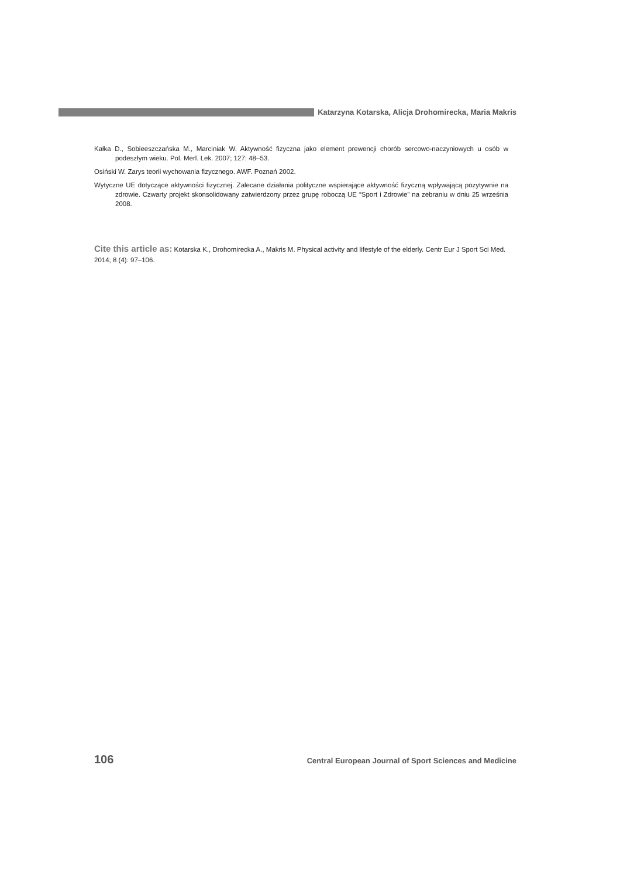Katarzyna Kotarska, Alicja Drohomirecka, Maria Makris
Kałka D., Sobieeszczańska M., Marciniak W. Aktywność fizyczna jako element prewencji chorób sercowo-naczyniowych u osób w podeszłym wieku. Pol. Merl. Lek. 2007; 127: 48–53.
Osiński W. Zarys teorii wychowania fizycznego. AWF. Poznań 2002.
Wytyczne UE dotyczące aktywności fizycznej. Zalecane działania polityczne wspierające aktywność fizyczną wpływającą pozytywnie na zdrowie. Czwarty projekt skonsolidowany zatwierdzony przez grupę roboczą UE “Sport i Zdrowie” na zebraniu w dniu 25 września 2008.
Cite this article as: Kotarska K., Drohomirecka A., Makris M. Physical activity and lifestyle of the elderly. Centr Eur J Sport Sci Med. 2014; 8 (4): 97–106.
106 Central European Journal of Sport Sciences and Medicine